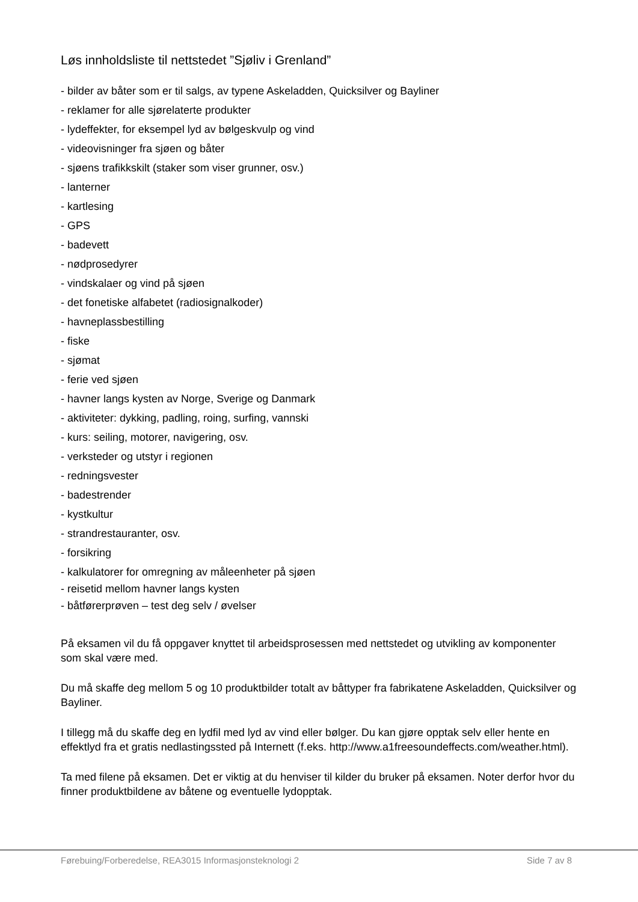Løs innholdsliste til nettstedet ”Sjøliv i Grenland”
- bilder av båter som er til salgs, av typene Askeladden, Quicksilver og Bayliner
- reklamer for alle sjørelaterte produkter
- lydeffekter, for eksempel lyd av bølgeskvulp og vind
- videovisninger fra sjøen og båter
- sjøens trafikkskilt (staker som viser grunner, osv.)
- lanterner
- kartlesing
- GPS
- badevett
- nødprosedyrer
- vindskalaer og vind på sjøen
- det fonetiske alfabetet (radiosignalkoder)
- havneplassbestilling
- fiske
- sjømat
- ferie ved sjøen
- havner langs kysten av Norge, Sverige og Danmark
- aktiviteter: dykking, padling, roing, surfing, vannski
- kurs: seiling, motorer, navigering, osv.
- verksteder og utstyr i regionen
- redningsvester
- badestrender
- kystkultur
- strandrestauranter, osv.
- forsikring
- kalkulatorer for omregning av måleenheter på sjøen
- reisetid mellom havner langs kysten
- båtførerprøven – test deg selv / øvelser
På eksamen vil du få oppgaver knyttet til arbeidsprosessen med nettstedet og utvikling av komponenter som skal være med.
Du må skaffe deg mellom 5 og 10 produktbilder totalt av båttyper fra fabrikatene Askeladden, Quicksilver og Bayliner.
I tillegg må du skaffe deg en lydfil med lyd av vind eller bølger. Du kan gjøre opptak selv eller hente en effektlyd fra et gratis nedlastingssted på Internett (f.eks. http://www.a1freesoundeffects.com/weather.html).
Ta med filene på eksamen. Det er viktig at du henviser til kilder du bruker på eksamen. Noter derfor hvor du finner produktbildene av båtene og eventuelle lydopptak.
Førebuing/Forberedelse, REA3015 Informasjonsteknologi 2 Side 7 av 8